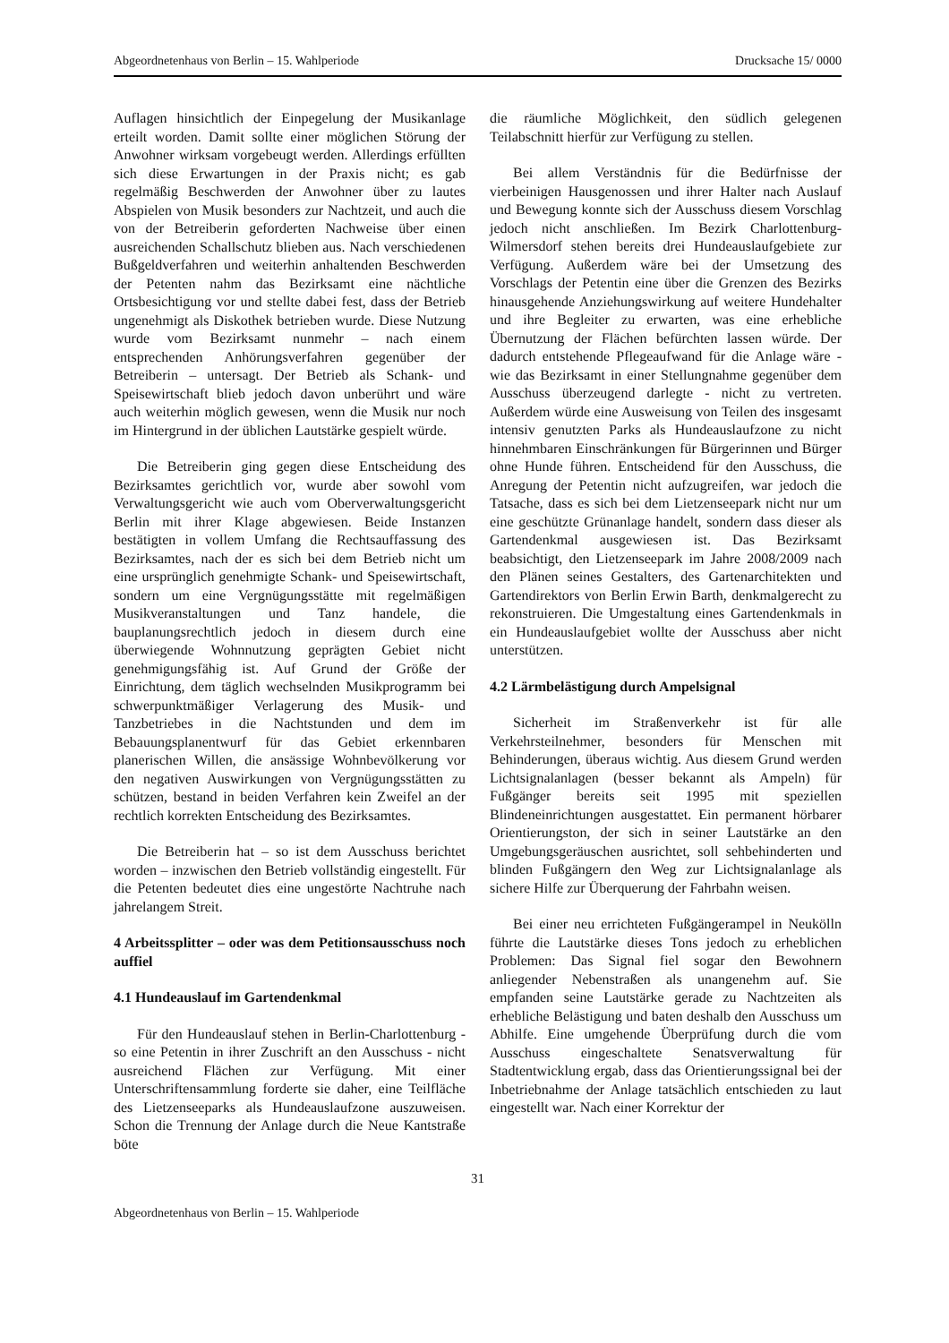Abgeordnetenhaus von Berlin – 15. Wahlperiode Drucksache 15/ 0000
Auflagen hinsichtlich der Einpegelung der Musikanlage erteilt worden. Damit sollte einer möglichen Störung der Anwohner wirksam vorgebeugt werden. Allerdings erfüllten sich diese Erwartungen in der Praxis nicht; es gab regelmäßig Beschwerden der Anwohner über zu lautes Abspielen von Musik besonders zur Nachtzeit, und auch die von der Betreiberin geforderten Nachweise über einen ausreichenden Schallschutz blieben aus. Nach verschiedenen Bußgeldverfahren und weiterhin anhaltenden Beschwerden der Petenten nahm das Bezirksamt eine nächtliche Ortsbesichtigung vor und stellte dabei fest, dass der Betrieb ungenehmigt als Diskothek betrieben wurde. Diese Nutzung wurde vom Bezirksamt nunmehr – nach einem entsprechenden Anhörungsverfahren gegenüber der Betreiberin – untersagt. Der Betrieb als Schank- und Speisewirtschaft blieb jedoch davon unberührt und wäre auch weiterhin möglich gewesen, wenn die Musik nur noch im Hintergrund in der üblichen Lautstärke gespielt würde.
Die Betreiberin ging gegen diese Entscheidung des Bezirksamtes gerichtlich vor, wurde aber sowohl vom Verwaltungsgericht wie auch vom Oberverwaltungsgericht Berlin mit ihrer Klage abgewiesen. Beide Instanzen bestätigten in vollem Umfang die Rechtsauffassung des Bezirksamtes, nach der es sich bei dem Betrieb nicht um eine ursprünglich genehmigte Schank- und Speisewirtschaft, sondern um eine Vergnügungsstätte mit regelmäßigen Musikveranstaltungen und Tanz handele, die bauplanungsrechtlich jedoch in diesem durch eine überwiegende Wohnnutzung geprägten Gebiet nicht genehmigungsfähig ist. Auf Grund der Größe der Einrichtung, dem täglich wechselnden Musikprogramm bei schwerpunktmäßiger Verlagerung des Musik- und Tanzbetriebes in die Nachtstunden und dem im Bebauungsplanentwurf für das Gebiet erkennbaren planerischen Willen, die ansässige Wohnbevölkerung vor den negativen Auswirkungen von Vergnügungsstätten zu schützen, bestand in beiden Verfahren kein Zweifel an der rechtlich korrekten Entscheidung des Bezirksamtes.
Die Betreiberin hat – so ist dem Ausschuss berichtet worden – inzwischen den Betrieb vollständig eingestellt. Für die Petenten bedeutet dies eine ungestörte Nachtruhe nach jahrelangem Streit.
4 Arbeitssplitter – oder was dem Petitionsausschuss noch auffiel
4.1 Hundeauslauf im Gartendenkmal
Für den Hundeauslauf stehen in Berlin-Charlottenburg - so eine Petentin in ihrer Zuschrift an den Ausschuss - nicht ausreichend Flächen zur Verfügung. Mit einer Unterschriftensammlung forderte sie daher, eine Teilfläche des Lietzenseeparks als Hundeauslaufzone auszuweisen. Schon die Trennung der Anlage durch die Neue Kantstraße böte
die räumliche Möglichkeit, den südlich gelegenen Teilabschnitt hierfür zur Verfügung zu stellen.
Bei allem Verständnis für die Bedürfnisse der vierbeinigen Hausgenossen und ihrer Halter nach Auslauf und Bewegung konnte sich der Ausschuss diesem Vorschlag jedoch nicht anschließen. Im Bezirk Charlottenburg-Wilmersdorf stehen bereits drei Hundeauslaufgebiete zur Verfügung. Außerdem wäre bei der Umsetzung des Vorschlags der Petentin eine über die Grenzen des Bezirks hinausgehende Anziehungswirkung auf weitere Hundehalter und ihre Begleiter zu erwarten, was eine erhebliche Übernutzung der Flächen befürchten lassen würde. Der dadurch entstehende Pflegeaufwand für die Anlage wäre - wie das Bezirksamt in einer Stellungnahme gegenüber dem Ausschuss überzeugend darlegte - nicht zu vertreten. Außerdem würde eine Ausweisung von Teilen des insgesamt intensiv genutzten Parks als Hundeauslaufzone zu nicht hinnehmbaren Einschränkungen für Bürgerinnen und Bürger ohne Hunde führen. Entscheidend für den Ausschuss, die Anregung der Petentin nicht aufzugreifen, war jedoch die Tatsache, dass es sich bei dem Lietzenseepark nicht nur um eine geschützte Grünanlage handelt, sondern dass dieser als Gartendenkmal ausgewiesen ist. Das Bezirksamt beabsichtigt, den Lietzenseepark im Jahre 2008/2009 nach den Plänen seines Gestalters, des Gartenarchitekten und Gartendirektors von Berlin Erwin Barth, denkmalgerecht zu rekonstruieren. Die Umgestaltung eines Gartendenkmals in ein Hundeauslaufgebiet wollte der Ausschuss aber nicht unterstützen.
4.2 Lärmbelästigung durch Ampelsignal
Sicherheit im Straßenverkehr ist für alle Verkehrsteilnehmer, besonders für Menschen mit Behinderungen, überaus wichtig. Aus diesem Grund werden Lichtsignalanlagen (besser bekannt als Ampeln) für Fußgänger bereits seit 1995 mit speziellen Blindeneinrichtungen ausgestattet. Ein permanent hörbarer Orientierungston, der sich in seiner Lautstärke an den Umgebungsgeräuschen ausrichtet, soll sehbehinderten und blinden Fußgängern den Weg zur Lichtsignalanlage als sichere Hilfe zur Überquerung der Fahrbahn weisen.
Bei einer neu errichteten Fußgängerampel in Neukölln führte die Lautstärke dieses Tons jedoch zu erheblichen Problemen: Das Signal fiel sogar den Bewohnern anliegender Nebenstraßen als unangenehm auf. Sie empfanden seine Lautstärke gerade zu Nachtzeiten als erhebliche Belästigung und baten deshalb den Ausschuss um Abhilfe. Eine umgehende Überprüfung durch die vom Ausschuss eingeschaltete Senatsverwaltung für Stadtentwicklung ergab, dass das Orientierungssignal bei der Inbetriebnahme der Anlage tatsächlich entschieden zu laut eingestellt war. Nach einer Korrektur der
31
Abgeordnetenhaus von Berlin – 15. Wahlperiode